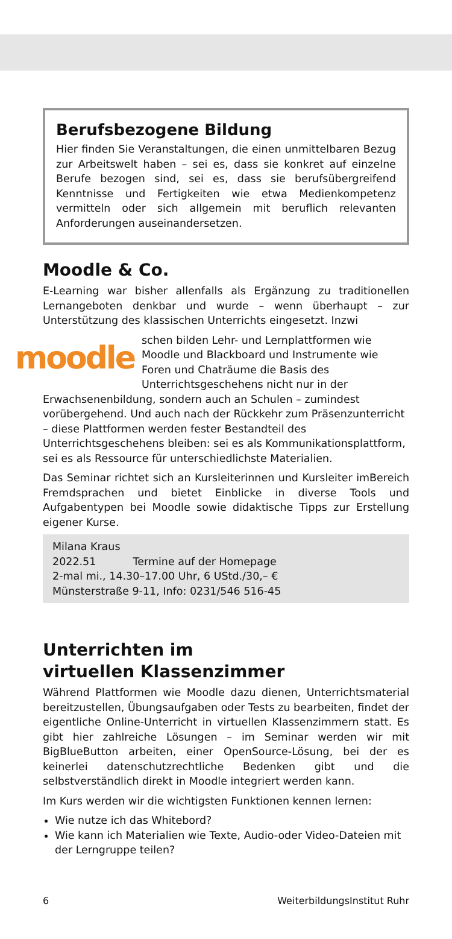Berufsbezogene Bildung
Hier finden Sie Veranstaltungen, die einen unmittelbaren Bezug zur Arbeitswelt haben – sei es, dass sie konkret auf einzelne Berufe bezogen sind, sei es, dass sie berufsübergreifend Kenntnisse und Fertigkeiten wie etwa Medienkompetenz vermitteln oder sich allgemein mit beruflich relevanten Anforderungen auseinandersetzen.
Moodle & Co.
E-Learning war bisher allenfalls als Ergänzung zu traditionellen Lernangeboten denkbar und wurde – wenn überhaupt – zur Unterstützung des klassischen Unterrichts eingesetzt. Inzwi
moodle
schen bilden Lehr- und Lernplattformen wie Moodle und Blackboard und Instrumente wie Foren und Chaträume die Basis des Unterrichtsgeschehens nicht nur in der Erwachsenenbildung, sondern auch an Schulen – zumindest vorübergehend. Und auch nach der Rückkehr zum Präsenzunterricht – diese Plattformen werden fester Bestandteil des Unterrichtsgeschehens bleiben: sei es als Kommunikationsplattform, sei es als Ressource für unterschiedlichste Materialien.
Das Seminar richtet sich an Kursleiterinnen und Kursleiter imBereich Fremdsprachen und bietet Einblicke in diverse Tools und Aufgabentypen bei Moodle sowie didaktische Tipps zur Erstellung eigener Kurse.
Milana Kraus
2022.51 Termine auf der Homepage
2-mal mi., 14.30–17.00 Uhr, 6 UStd./30,– €
Münsterstraße 9-11, Info: 0231/546 516-45
Unterrichten im
virtuellen Klassenzimmer
Während Plattformen wie Moodle dazu dienen, Unterrichtsmaterial bereitzustellen, Übungsaufgaben oder Tests zu bearbeiten, findet der eigentliche Online-Unterricht in virtuellen Klassenzimmern statt. Es gibt hier zahlreiche Lösungen – im Seminar werden wir mit BigBlueButton arbeiten, einer OpenSource-Lösung, bei der es keinerlei datenschutzrechtliche Bedenken gibt und die selbstverständlich direkt in Moodle integriert werden kann.
Im Kurs werden wir die wichtigsten Funktionen kennen lernen:
Wie nutze ich das Whitebord?
Wie kann ich Materialien wie Texte, Audio-oder Video-Dateien mit der Lerngruppe teilen?
6 WeiterbildungsInstitut Ruhr